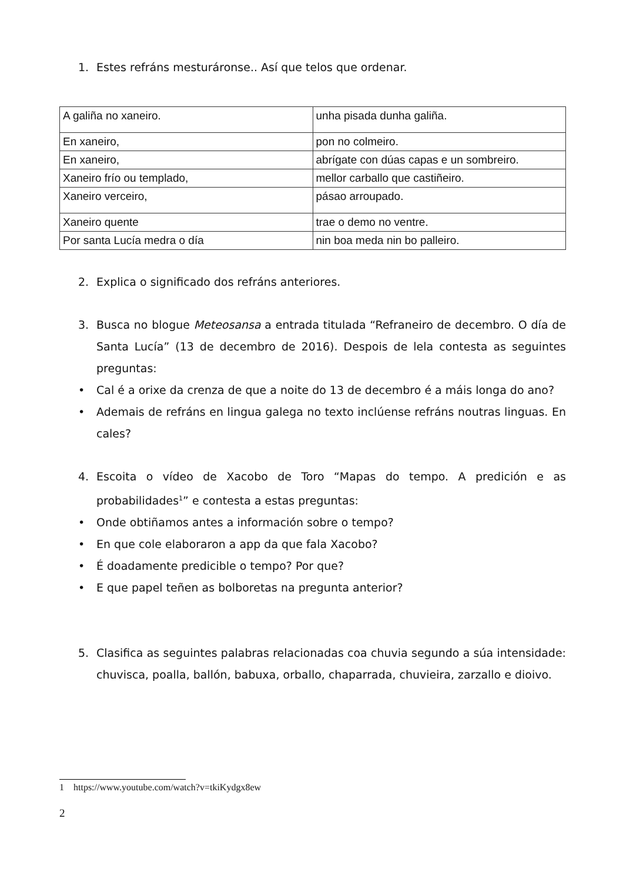1. Estes refráns mesturáronse.. Así que telos que ordenar.
| A galiña no xaneiro. | unha pisada dunha galiña. |
| En xaneiro, | pon no colmeiro. |
| En xaneiro, | abrígate con dúas capas e un sombreiro. |
| Xaneiro frío ou templado, | mellor carballo que castiñeiro. |
| Xaneiro verceiro, | pásao arroupado. |
| Xaneiro quente | trae o demo no ventre. |
| Por santa Lucía medra o día | nin boa meda nin bo palleiro. |
2. Explica o significado dos refráns anteriores.
3. Busca no blogue Meteosansa a entrada titulada “Refraneiro de decembro. O día de Santa Lucía” (13 de decembro de 2016). Despois de lela contesta as seguintes preguntas:
• Cal é a orixe da crenza de que a noite do 13 de decembro é a máis longa do ano?
• Ademais de refráns en lingua galega no texto inclúense refráns noutras linguas. En cales?
4. Escoita o vídeo de Xacobo de Toro “Mapas do tempo. A predición e as probabilidades<sup>1</sup>” e contesta a estas preguntas:
• Onde obtiñamos antes a información sobre o tempo?
• En que cole elaboraron a app da que fala Xacobo?
• É doadamente predicible o tempo? Por que?
• E que papel teñen as bolboretas na pregunta anterior?
5. Clasifica as seguintes palabras relacionadas coa chuvia segundo a súa intensidade: chuvisca, poalla, ballón, babuxa, orballo, chaparrada, chuvieira, zarzallo e dioivo.
1 https://www.youtube.com/watch?v=tkiKydgx8ew
2